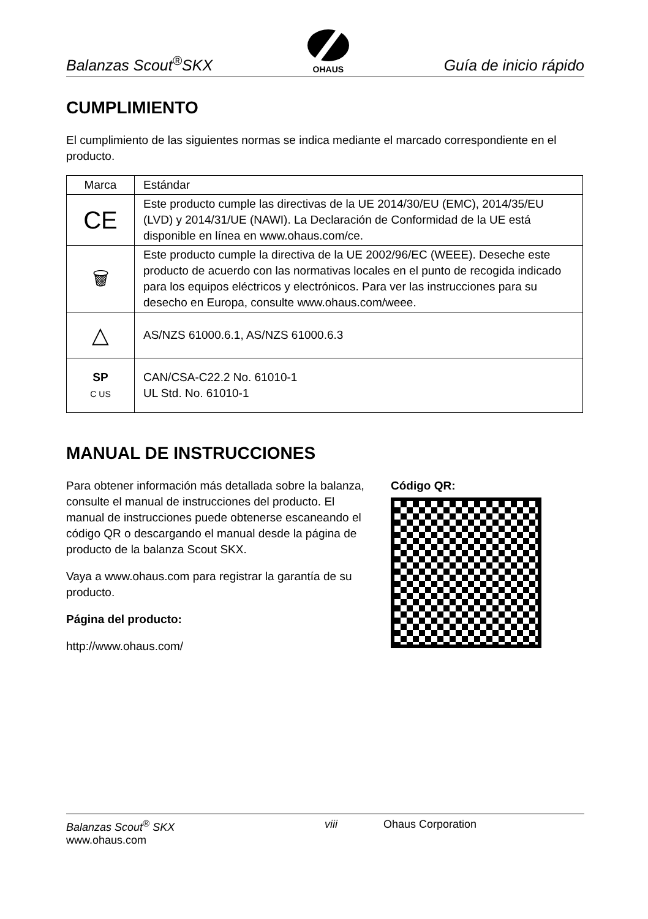Balanzas Scout<sup>®</sup>SKX
OHAUS
Guía de inicio rápido
CUMPLIMIENTO
El cumplimiento de las siguientes normas se indica mediante el marcado correspondiente en el producto.
| Marca | Estándar |
| --- | --- |
| CE | Este producto cumple las directivas de la UE 2014/30/EU (EMC), 2014/35/EU (LVD) y 2014/31/UE (NAWI). La Declaración de Conformidad de la UE está disponible en línea en www.ohaus.com/ce. |
| 🗑 | Este producto cumple la directiva de la UE 2002/96/EC (WEEE). Deseche este producto de acuerdo con las normativas locales en el punto de recogida indicado para los equipos eléctricos y electrónicos. Para ver las instrucciones para su desecho en Europa, consulte www.ohaus.com/weee. |
| △ | AS/NZS 61000.6.1, AS/NZS 61000.6.3 |
| SP C US | CAN/CSA-C22.2 No. 61010-1 UL Std. No. 61010-1 |
MANUAL DE INSTRUCCIONES
Para obtener información más detallada sobre la balanza, consulte el manual de instrucciones del producto. El manual de instrucciones puede obtenerse escaneando el código QR o descargando el manual desde la página de producto de la balanza Scout SKX.
Vaya a www.ohaus.com para registrar la garantía de su producto.
Página del producto:
http://www.ohaus.com/
Código QR:
Balanzas Scout<sup>®</sup> SKX viii Ohaus Corporation
www.ohaus.com